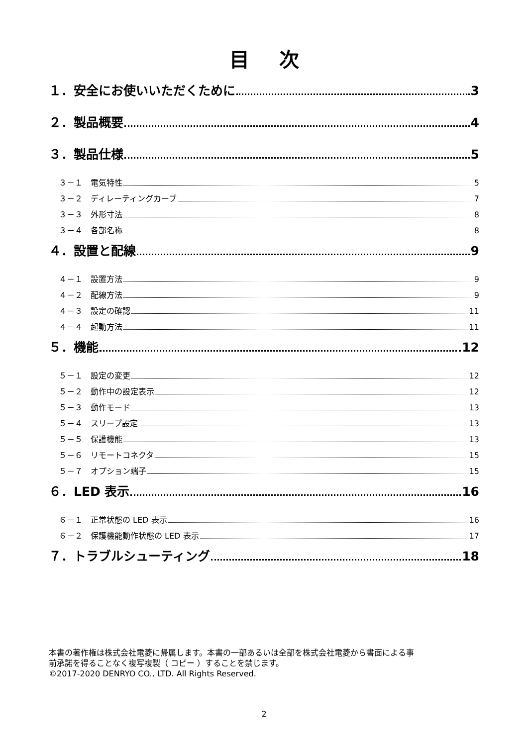目次
１．安全にお使いいただくために 3
２．製品概要 4
３．製品仕様 5
３－１　電気特性 5
３－２　ディレーティングカーブ 7
３－３　外形寸法 8
３－４　各部名称 8
４．設置と配線 9
４－１　設置方法 9
４－２　配線方法 9
４－３　設定の確認 11
４－４　起動方法 11
５．機能 12
５－１　設定の変更 12
５－２　動作中の設定表示 12
５－３　動作モード 13
５－４　スリープ設定 13
５－５　保護機能 13
５－６　リモートコネクタ 15
５－７　オプション端子 15
６．LED 表示 16
６－１　正常状態の LED 表示 16
６－２　保護機能動作状態の LED 表示 17
７．トラブルシューティング 18
本書の著作権は株式会社電菱に帰属します。本書の一部あるいは全部を株式会社電菱から書面による事
前承諾を得ることなく複写複製（ コピー ）することを禁じます。
©2017-2020 DENRYO CO., LTD. All Rights Reserved.
2